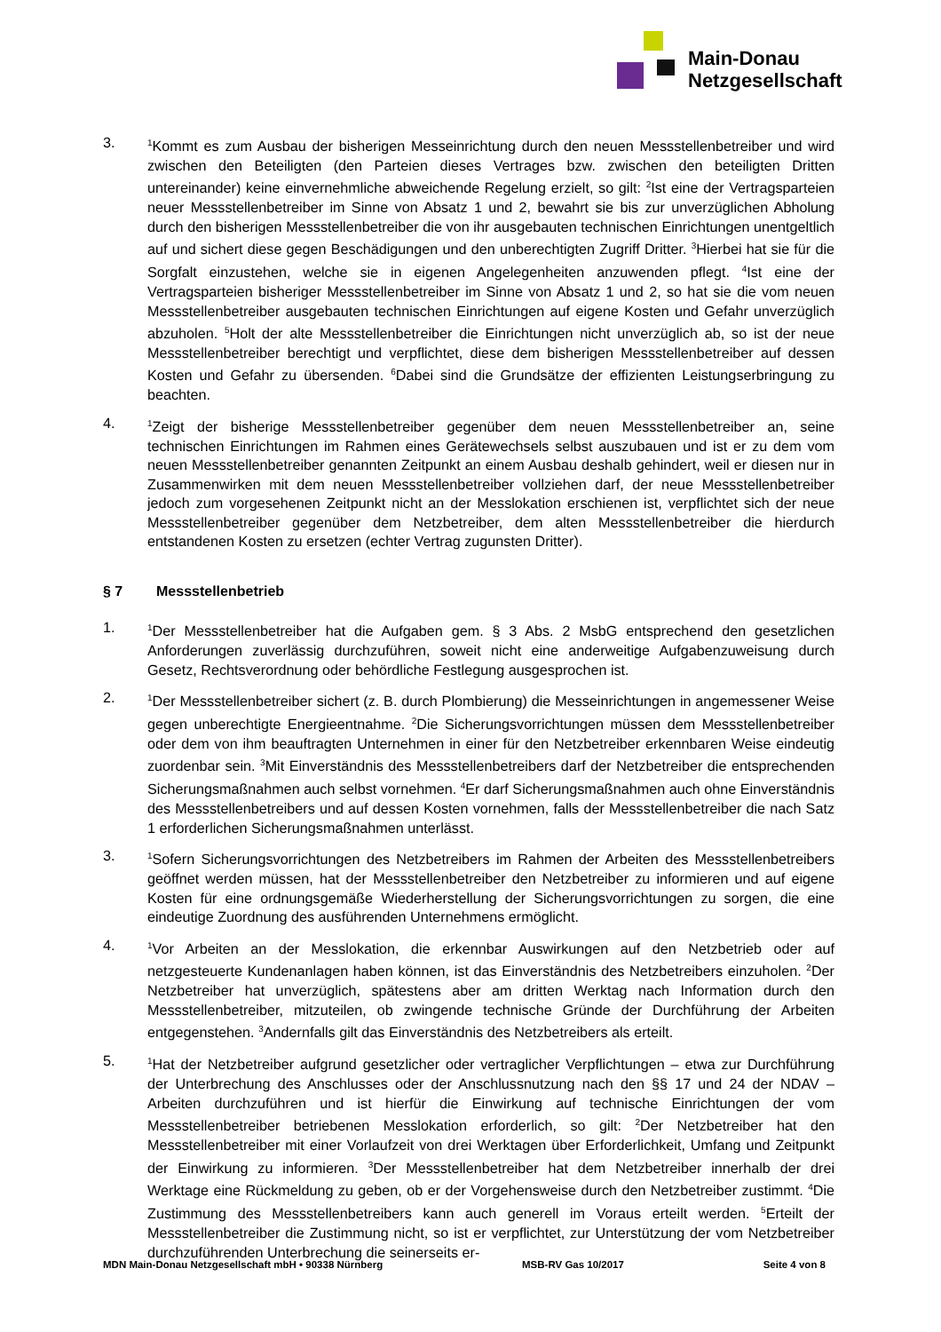Main-Donau
Netzgesellschaft
3.
<sup>1</sup> Kommt es zum Ausbau der bisherigen Messeinrichtung durch den neuen Messstellenbetreiber und wird zwischen den Beteiligten (den Parteien dieses Vertrages bzw. zwischen den beteiligten Dritten untereinander) keine einvernehmliche abweichende Regelung erzielt, so gilt: <sup>2</sup>Ist eine der Vertragsparteien neuer Messstellenbetreiber im Sinne von Absatz 1 und 2, bewahrt sie bis zur unverzüglichen Abholung durch den bisherigen Messstellenbetreiber die von ihr ausgebauten technischen Einrichtungen unentgeltlich auf und sichert diese gegen Beschädigungen und den unberechtigten Zugriff Dritter. <sup>3</sup>Hierbei hat sie für die Sorgfalt einzustehen, welche sie in eigenen Angelegenheiten anzuwenden pflegt. <sup>4</sup>Ist eine der Vertragsparteien bisheriger Messstellenbetreiber im Sinne von Absatz 1 und 2, so hat sie die vom neuen Messstellenbetreiber ausgebauten technischen Einrichtungen auf eigene Kosten und Gefahr unverzüglich abzuholen. <sup>5</sup>Holt der alte Messstellenbetreiber die Einrichtungen nicht unverzüglich ab, so ist der neue Messstellenbetreiber berechtigt und verpflichtet, diese dem bisherigen Messstellenbetreiber auf dessen Kosten und Gefahr zu übersenden. <sup>6</sup>Dabei sind die Grundsätze der effizienten Leistungserbringung zu beachten.
4.
<sup>1</sup> Zeigt der bisherige Messstellenbetreiber gegenüber dem neuen Messstellenbetreiber an, seine technischen Einrichtungen im Rahmen eines Gerätewechsels selbst auszubauen und ist er zu dem vom neuen Messstellenbetreiber genannten Zeitpunkt an einem Ausbau deshalb gehindert, weil er diesen nur in Zusammenwirken mit dem neuen Messstellenbetreiber vollziehen darf, der neue Messstellenbetreiber jedoch zum vorgesehenen Zeitpunkt nicht an der Messlokation erschienen ist, verpflichtet sich der neue Messstellenbetreiber gegenüber dem Netzbetreiber, dem alten Messstellenbetreiber die hierdurch entstandenen Kosten zu ersetzen (echter Vertrag zugunsten Dritter).
§ 7 Messstellenbetrieb
1.
<sup>1</sup> Der Messstellenbetreiber hat die Aufgaben gem. § 3 Abs. 2 MsbG entsprechend den gesetzlichen Anforderungen zuverlässig durchzuführen, soweit nicht eine anderweitige Aufgabenzuweisung durch Gesetz, Rechtsverordnung oder behördliche Festlegung ausgesprochen ist.
2.
<sup>1</sup> Der Messstellenbetreiber sichert (z. B. durch Plombierung) die Messeinrichtungen in angemessener Weise gegen unberechtigte Energieentnahme. <sup>2</sup>Die Sicherungsvorrichtungen müssen dem Messstellenbetreiber oder dem von ihm beauftragten Unternehmen in einer für den Netzbetreiber erkennbaren Weise eindeutig zuordenbar sein. <sup>3</sup>Mit Einverständnis des Messstellenbetreibers darf der Netzbetreiber die entsprechenden Sicherungsmaßnahmen auch selbst vornehmen. <sup>4</sup>Er darf Sicherungsmaßnahmen auch ohne Einverständnis des Messstellenbetreibers und auf dessen Kosten vornehmen, falls der Messstellenbetreiber die nach Satz 1 erforderlichen Sicherungsmaßnahmen unterlässt.
3.
<sup>1</sup> Sofern Sicherungsvorrichtungen des Netzbetreibers im Rahmen der Arbeiten des Messstellenbetreibers geöffnet werden müssen, hat der Messstellenbetreiber den Netzbetreiber zu informieren und auf eigene Kosten für eine ordnungsgemäße Wiederherstellung der Sicherungsvorrichtungen zu sorgen, die eine eindeutige Zuordnung des ausführenden Unternehmens ermöglicht.
4.
<sup>1</sup> Vor Arbeiten an der Messlokation, die erkennbar Auswirkungen auf den Netzbetrieb oder auf netzgesteuerte Kundenanlagen haben können, ist das Einverständnis des Netzbetreibers einzuholen. <sup>2</sup>Der Netzbetreiber hat unverzüglich, spätestens aber am dritten Werktag nach Information durch den Messstellenbetreiber, mitzuteilen, ob zwingende technische Gründe der Durchführung der Arbeiten entgegenstehen. <sup>3</sup>Andernfalls gilt das Einverständnis des Netzbetreibers als erteilt.
5.
<sup>1</sup> Hat der Netzbetreiber aufgrund gesetzlicher oder vertraglicher Verpflichtungen – etwa zur Durchführung der Unterbrechung des Anschlusses oder der Anschlussnutzung nach den §§ 17 und 24 der NDAV – Arbeiten durchzuführen und ist hierfür die Einwirkung auf technische Einrichtungen der vom Messstellenbetreiber betriebenen Messlokation erforderlich, so gilt: <sup>2</sup>Der Netzbetreiber hat den Messstellenbetreiber mit einer Vorlaufzeit von drei Werktagen über Erforderlichkeit, Umfang und Zeitpunkt der Einwirkung zu informieren. <sup>3</sup>Der Messstellenbetreiber hat dem Netzbetreiber innerhalb der drei Werktage eine Rückmeldung zu geben, ob er der Vorgehensweise durch den Netzbetreiber zustimmt. <sup>4</sup>Die Zustimmung des Messstellenbetreibers kann auch generell im Voraus erteilt werden. <sup>5</sup>Erteilt der Messstellenbetreiber die Zustimmung nicht, so ist er verpflichtet, zur Unterstützung der vom Netzbetreiber durchzuführenden Unterbrechung die seinerseits er-
MDN Main-Donau Netzgesellschaft mbH • 90338 Nürnberg MSB-RV Gas 10/2017 Seite 4 von 8